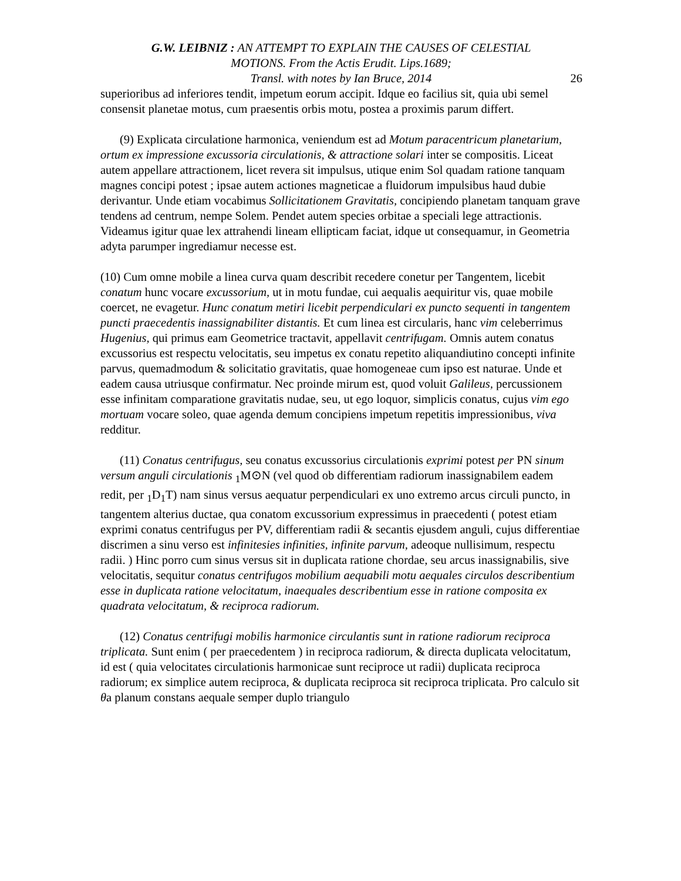G.W. LEIBNIZ : AN ATTEMPT TO EXPLAIN THE CAUSES OF CELESTIAL
MOTIONS. From the Actis Erudit. Lips.1689;
Transl. with notes by Ian Bruce, 2014
26
superioribus ad inferiores tendit, impetum eorum accipit. Idque eo facilius sit, quia ubi semel consensit planetae motus, cum praesentis orbis motu, postea a proximis parum differt.
(9) Explicata circulatione harmonica, veniendum est ad Motum paracentricum planetarium, ortum ex impressione excussoria circulationis, & attractione solari inter se compositis. Liceat autem appellare attractionem, licet revera sit impulsus, utique enim Sol quadam ratione tanquam magnes concipi potest ; ipsae autem actiones magneticae a fluidorum impulsibus haud dubie derivantur. Unde etiam vocabimus Sollicitationem Gravitatis, concipiendo planetam tanquam grave tendens ad centrum, nempe Solem. Pendet autem species orbitae a speciali lege attractionis. Videamus igitur quae lex attrahendi lineam ellipticam faciat, idque ut consequamur, in Geometria adyta parumper ingrediamur necesse est.
(10) Cum omne mobile a linea curva quam describit recedere conetur per Tangentem, licebit conatum hunc vocare excussorium, ut in motu fundae, cui aequalis aequiritur vis, quae mobile coercet, ne evagetur. Hunc conatum metiri licebit perpendiculari ex puncto sequenti in tangentem puncti praecedentis inassignabiliter distantis. Et cum linea est circularis, hanc vim celeberrimus Hugenius, qui primus eam Geometrice tractavit, appellavit centrifugam. Omnis autem conatus excussorius est respectu velocitatis, seu impetus ex conatu repetito aliquandiutino concepti infinite parvus, quemadmodum & solicitatio gravitatis, quae homogeneae cum ipso est naturae. Unde et eadem causa utriusque confirmatur. Nec proinde mirum est, quod voluit Galileus, percussionem esse infinitam comparatione gravitatis nudae, seu, ut ego loquor, simplicis conatus, cujus vim ego mortuam vocare soleo, quae agenda demum concipiens impetum repetitis impressionibus, viva redditur.
(11) Conatus centrifugus, seu conatus excussorius circulationis exprimi potest per PN sinum versum anguli circulationis <sub>1</sub>M⊙N (vel quod ob differentiam radiorum inassignabilem eadem redit, per <sub>1</sub>D<sub>1</sub>T) nam sinus versus aequatur perpendiculari ex uno extremo arcus circuli puncto, in tangentem alterius ductae, qua conatom excussorium expressimus in praecedenti ( potest etiam exprimi conatus centrifugus per PV, differentiam radii & secantis ejusdem anguli, cujus differentiae discrimen a sinu verso est infinitesies infinities, infinite parvum, adeoque nullisimum, respectu radii. ) Hinc porro cum sinus versus sit in duplicata ratione chordae, seu arcus inassignabilis, sive velocitatis, sequitur conatus centrifugos mobilium aequabili motu aequales circulos describentium esse in duplicata ratione velocitatum, inaequales describentium esse in ratione composita ex quadrata velocitatum, & reciproca radiorum.
(12) Conatus centrifugi mobilis harmonice circulantis sunt in ratione radiorum reciproca triplicata. Sunt enim ( per praecedentem ) in reciproca radiorum, & directa duplicata velocitatum, id est ( quia velocitates circulationis harmonicae sunt reciproce ut radii) duplicata reciproca radiorum; ex simplice autem reciproca, & duplicata reciproca sit reciproca triplicata. Pro calculo sit θa planum constans aequale semper duplo triangulo